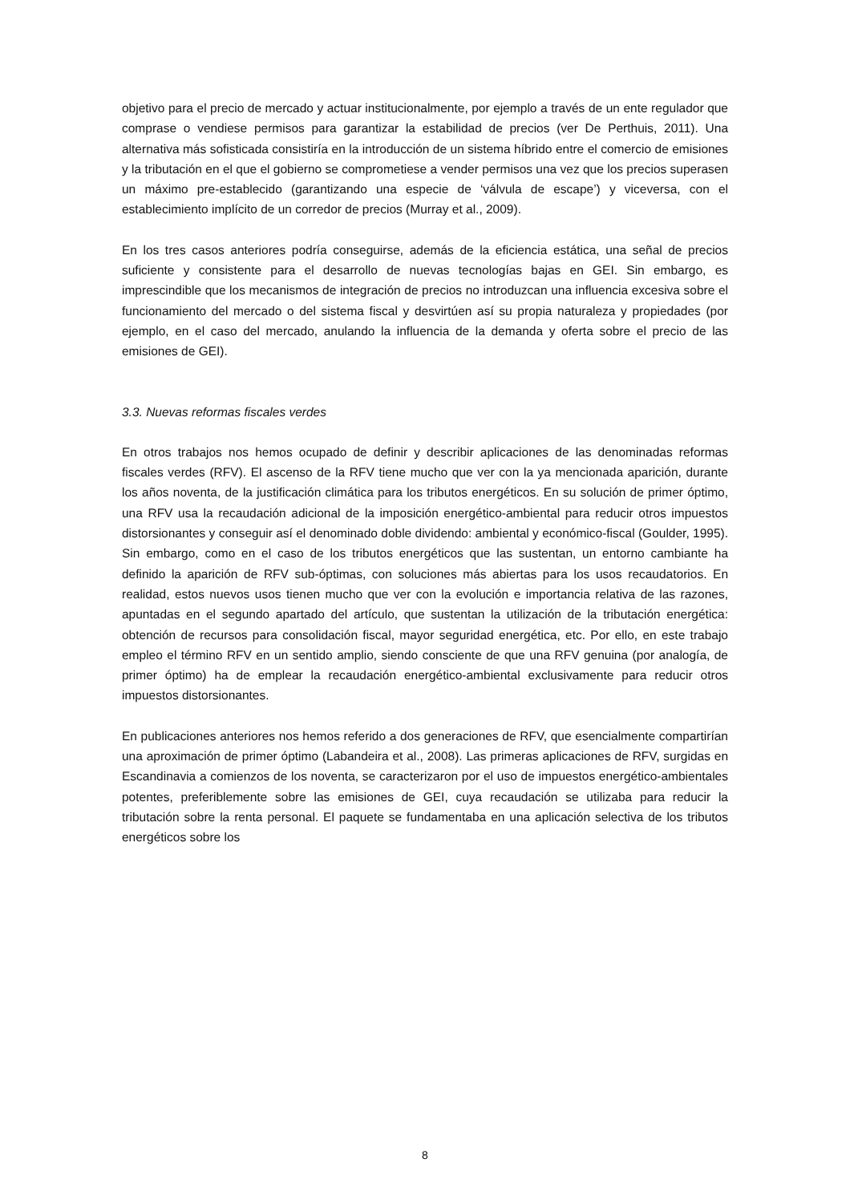objetivo para el precio de mercado y actuar institucionalmente, por ejemplo a través de un ente regulador que comprase o vendiese permisos para garantizar la estabilidad de precios (ver De Perthuis, 2011). Una alternativa más sofisticada consistiría en la introducción de un sistema híbrido entre el comercio de emisiones y la tributación en el que el gobierno se comprometiese a vender permisos una vez que los precios superasen un máximo pre-establecido (garantizando una especie de ‘válvula de escape’) y viceversa, con el establecimiento implícito de un corredor de precios (Murray et al., 2009).
En los tres casos anteriores podría conseguirse, además de la eficiencia estática, una señal de precios suficiente y consistente para el desarrollo de nuevas tecnologías bajas en GEI. Sin embargo, es imprescindible que los mecanismos de integración de precios no introduzcan una influencia excesiva sobre el funcionamiento del mercado o del sistema fiscal y desvirtúen así su propia naturaleza y propiedades (por ejemplo, en el caso del mercado, anulando la influencia de la demanda y oferta sobre el precio de las emisiones de GEI).
3.3. Nuevas reformas fiscales verdes
En otros trabajos nos hemos ocupado de definir y describir aplicaciones de las denominadas reformas fiscales verdes (RFV). El ascenso de la RFV tiene mucho que ver con la ya mencionada aparición, durante los años noventa, de la justificación climática para los tributos energéticos. En su solución de primer óptimo, una RFV usa la recaudación adicional de la imposición energético-ambiental para reducir otros impuestos distorsionantes y conseguir así el denominado doble dividendo: ambiental y económico-fiscal (Goulder, 1995). Sin embargo, como en el caso de los tributos energéticos que las sustentan, un entorno cambiante ha definido la aparición de RFV sub-óptimas, con soluciones más abiertas para los usos recaudatorios. En realidad, estos nuevos usos tienen mucho que ver con la evolución e importancia relativa de las razones, apuntadas en el segundo apartado del artículo, que sustentan la utilización de la tributación energética: obtención de recursos para consolidación fiscal, mayor seguridad energética, etc. Por ello, en este trabajo empleo el término RFV en un sentido amplio, siendo consciente de que una RFV genuina (por analogía, de primer óptimo) ha de emplear la recaudación energético-ambiental exclusivamente para reducir otros impuestos distorsionantes.
En publicaciones anteriores nos hemos referido a dos generaciones de RFV, que esencialmente compartirían una aproximación de primer óptimo (Labandeira et al., 2008). Las primeras aplicaciones de RFV, surgidas en Escandinavia a comienzos de los noventa, se caracterizaron por el uso de impuestos energético-ambientales potentes, preferiblemente sobre las emisiones de GEI, cuya recaudación se utilizaba para reducir la tributación sobre la renta personal. El paquete se fundamentaba en una aplicación selectiva de los tributos energéticos sobre los
8